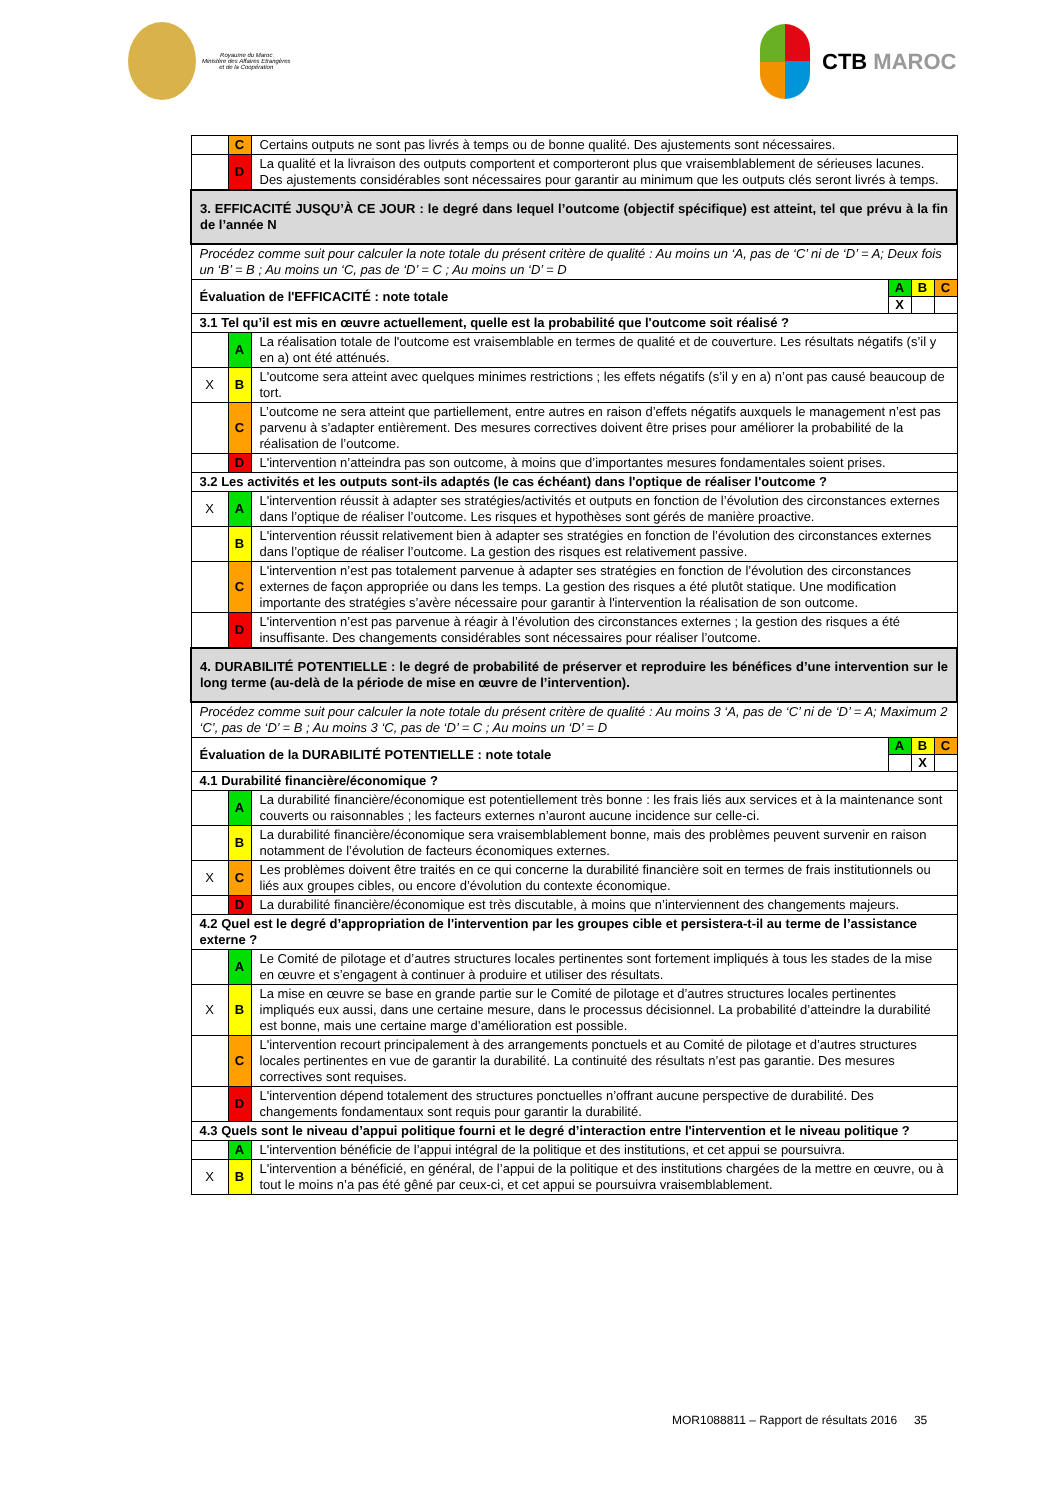Royaume du Maroc
Ministère des Affaires Etrangères
et de la Coopération
CTB MAROC
| | C | Certains outputs ne sont pas livrés à temps ou de bonne qualité. Des ajustements sont nécessaires. | | | |
| | D | La qualité et la livraison des outputs comportent et comporteront plus que vraisemblablement de sérieuses lacunes. Des ajustements considérables sont nécessaires pour garantir au minimum que les outputs clés seront livrés à temps. | | | |
| 3. EFFICACITÉ JUSQU’À CE JOUR : le degré dans lequel l’outcome (objectif spécifique) est atteint, tel que prévu à la fin de l’année N | | | | | |
| Procédez comme suit pour calculer la note totale du présent critère de qualité : Au moins un ‘A, pas de ‘C’ ni de ‘D’ = A; Deux fois un ‘B’ = B ; Au moins un ‘C, pas de ‘D’ = C ; Au moins un ‘D’ = D | | | | | |
| Évaluation de l'EFFICACITÉ : note totale | | | A | B | C |
| | | | X | | |
| 3.1 Tel qu’il est mis en œuvre actuellement, quelle est la probabilité que l'outcome soit réalisé ? | | | | | |
| | A | La réalisation totale de l'outcome est vraisemblable en termes de qualité et de couverture. Les résultats négatifs (s’il y en a) ont été atténués. | | | |
| X | B | L'outcome sera atteint avec quelques minimes restrictions ; les effets négatifs (s’il y en a) n’ont pas causé beaucoup de tort. | | | |
| | C | L’outcome ne sera atteint que partiellement, entre autres en raison d’effets négatifs auxquels le management n’est pas parvenu à s’adapter entièrement. Des mesures correctives doivent être prises pour améliorer la probabilité de la réalisation de l’outcome. | | | |
| | D | L'intervention n’atteindra pas son outcome, à moins que d’importantes mesures fondamentales soient prises. | | | |
| 3.2 Les activités et les outputs sont-ils adaptés (le cas échéant) dans l'optique de réaliser l'outcome ? | | | | | |
| X | A | L'intervention réussit à adapter ses stratégies/activités et outputs en fonction de l’évolution des circonstances externes dans l’optique de réaliser l’outcome. Les risques et hypothèses sont gérés de manière proactive. | | | |
| | B | L'intervention réussit relativement bien à adapter ses stratégies en fonction de l’évolution des circonstances externes dans l’optique de réaliser l’outcome. La gestion des risques est relativement passive. | | | |
| | C | L'intervention n’est pas totalement parvenue à adapter ses stratégies en fonction de l’évolution des circonstances externes de façon appropriée ou dans les temps. La gestion des risques a été plutôt statique. Une modification importante des stratégies s’avère nécessaire pour garantir à l'intervention la réalisation de son outcome. | | | |
| | D | L'intervention n’est pas parvenue à réagir à l’évolution des circonstances externes ; la gestion des risques a été insuffisante. Des changements considérables sont nécessaires pour réaliser l’outcome. | | | |
| 4. DURABILITÉ POTENTIELLE : le degré de probabilité de préserver et reproduire les bénéfices d’une intervention sur le long terme (au-delà de la période de mise en œuvre de l’intervention). | | | | | |
| Procédez comme suit pour calculer la note totale du présent critère de qualité : Au moins 3 ‘A, pas de ‘C’ ni de ‘D’ = A; Maximum 2 ‘C’, pas de ‘D’ = B ; Au moins 3 ‘C, pas de ‘D’ = C ; Au moins un ‘D’ = D | | | | | |
| Évaluation de la DURABILITÉ POTENTIELLE : note totale | | | A | B | C |
| | | | | X | |
| 4.1 Durabilité financière/économique ? | | | | | |
| | A | La durabilité financière/économique est potentiellement très bonne : les frais liés aux services et à la maintenance sont couverts ou raisonnables ; les facteurs externes n’auront aucune incidence sur celle-ci. | | | |
| | B | La durabilité financière/économique sera vraisemblablement bonne, mais des problèmes peuvent survenir en raison notamment de l’évolution de facteurs économiques externes. | | | |
| X | C | Les problèmes doivent être traités en ce qui concerne la durabilité financière soit en termes de frais institutionnels ou liés aux groupes cibles, ou encore d’évolution du contexte économique. | | | |
| | D | La durabilité financière/économique est très discutable, à moins que n’interviennent des changements majeurs. | | | |
| 4.2 Quel est le degré d’appropriation de l'intervention par les groupes cible et persistera-t-il au terme de l’assistance externe ? | | | | | |
| | A | Le Comité de pilotage et d’autres structures locales pertinentes sont fortement impliqués à tous les stades de la mise en œuvre et s’engagent à continuer à produire et utiliser des résultats. | | | |
| X | B | La mise en œuvre se base en grande partie sur le Comité de pilotage et d’autres structures locales pertinentes impliqués eux aussi, dans une certaine mesure, dans le processus décisionnel. La probabilité d’atteindre la durabilité est bonne, mais une certaine marge d’amélioration est possible. | | | |
| | C | L'intervention recourt principalement à des arrangements ponctuels et au Comité de pilotage et d’autres structures locales pertinentes en vue de garantir la durabilité. La continuité des résultats n’est pas garantie. Des mesures correctives sont requises. | | | |
| | D | L'intervention dépend totalement des structures ponctuelles n’offrant aucune perspective de durabilité. Des changements fondamentaux sont requis pour garantir la durabilité. | | | |
| 4.3 Quels sont le niveau d’appui politique fourni et le degré d’interaction entre l'intervention et le niveau politique ? | | | | | |
| | A | L'intervention bénéficie de l’appui intégral de la politique et des institutions, et cet appui se poursuivra. | | | |
| X | B | L'intervention a bénéficié, en général, de l’appui de la politique et des institutions chargées de la mettre en œuvre, ou à tout le moins n’a pas été gêné par ceux-ci, et cet appui se poursuivra vraisemblablement. | | | |
MOR1088811 – Rapport de résultats 2016 35